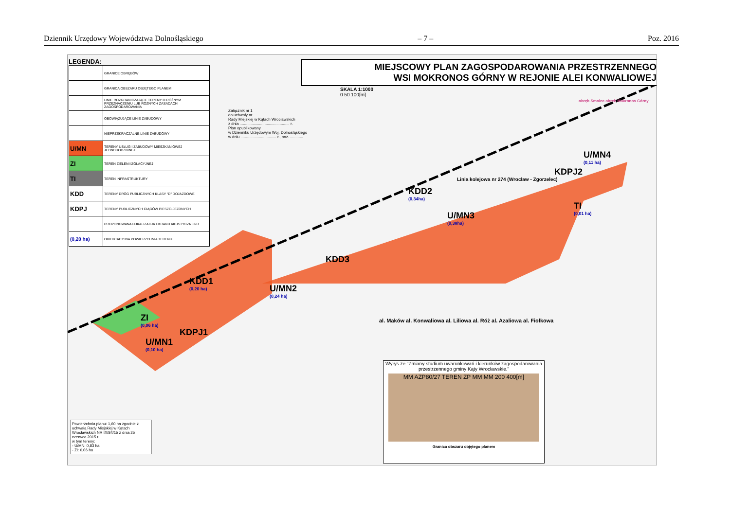Dziennik Urzędowy Województwa Dolnośląskiego – 7 – Poz. 2016
LEGENDA:
| | GRANICE OBRĘBÓW |
| | GRANICA OBSZARU OBJĘTEGO PLANEM |
| | LINIE ROZGRANICZAJĄCE TERENY O RÓŻNYM PRZEZNACZENIU LUB RÓŻNYCH ZASADACH ZAGOSPODAROWANIA |
| | OBOWIĄZUJĄCE LINIE ZABUDOWY |
| | NIEPRZEKRACZALNE LINIE ZABUDOWY |
| U/MN | TERENY USŁUG I ZABUDOWY MIESZKANIOWEJ JEDNORODZINNEJ |
| ZI | TEREN ZIELENI IZOLACYJNEJ |
| TI | TEREN INFRASTRUKTURY |
| KDD | TERENY DRÓG PUBLICZNYCH KLASY "D" DOJAZDOWE |
| KDPJ | TERENY PUBLICZNYCH CIĄGÓW PIESZO-JEZDNYCH |
| | PROPONOWANA LOKALIZACJA EKRANU AKUSTYCZNEGO |
| (0,20 ha) | ORIENTACYJNA POWIERZCHNIA TERENU |
MIEJSCOWY PLAN ZAGOSPODAROWANIA PRZESTRZENNEGO
WSI MOKRONOS GÓRNY W REJONIE ALEI KONWALIOWEJ
SKALA 1:1000
0 50 100[m]
Załącznik nr 1
do uchwały nr ......................................
Rady Miejskiej w Kątach Wrocławskich
z dnia .............................................. r.
Plan opublikowany
w Dzienniku Urzędowym Woj. Dolnośląskiego
w dniu ................................. r., poz. ............
Linia kolejowa nr 274 (Wrocław - Zgorzelec)
obręb Smolec obręb Mokronos Górny
U/MN4
(0,11 ha)
KDPJ2
TI
(0,01 ha)
KDD2
(0,34ha)
U/MN3
(0,38ha)
KDD3
KDD1
(0,20 ha)
U/MN2
(0,24 ha)
ZI
(0,06 ha)
KDPJ1
U/MN1
(0,10 ha)
al. Maków al. Konwaliowa al. Liliowa al. Róż al. Azaliowa al. Fiołkowa
Powierzchnia planu: 1,60 ha zgodnie z uchwałą Rady Miejskiej w Kątach Wrocławskich NR IX/84/15 z dnia 25 czerwca 2015 r.
w tym tereny:
- U/MN: 0,83 ha
- ZI: 0,06 ha
Wyrys ze "Zmiany studium uwarunkowań i kierunków zagospodarowania przestrzennego gminy Kąty Wrocławskie."
MM AZP80/27 TEREN ZP MM MM 200 400[m]
Granica obszaru objętego planem